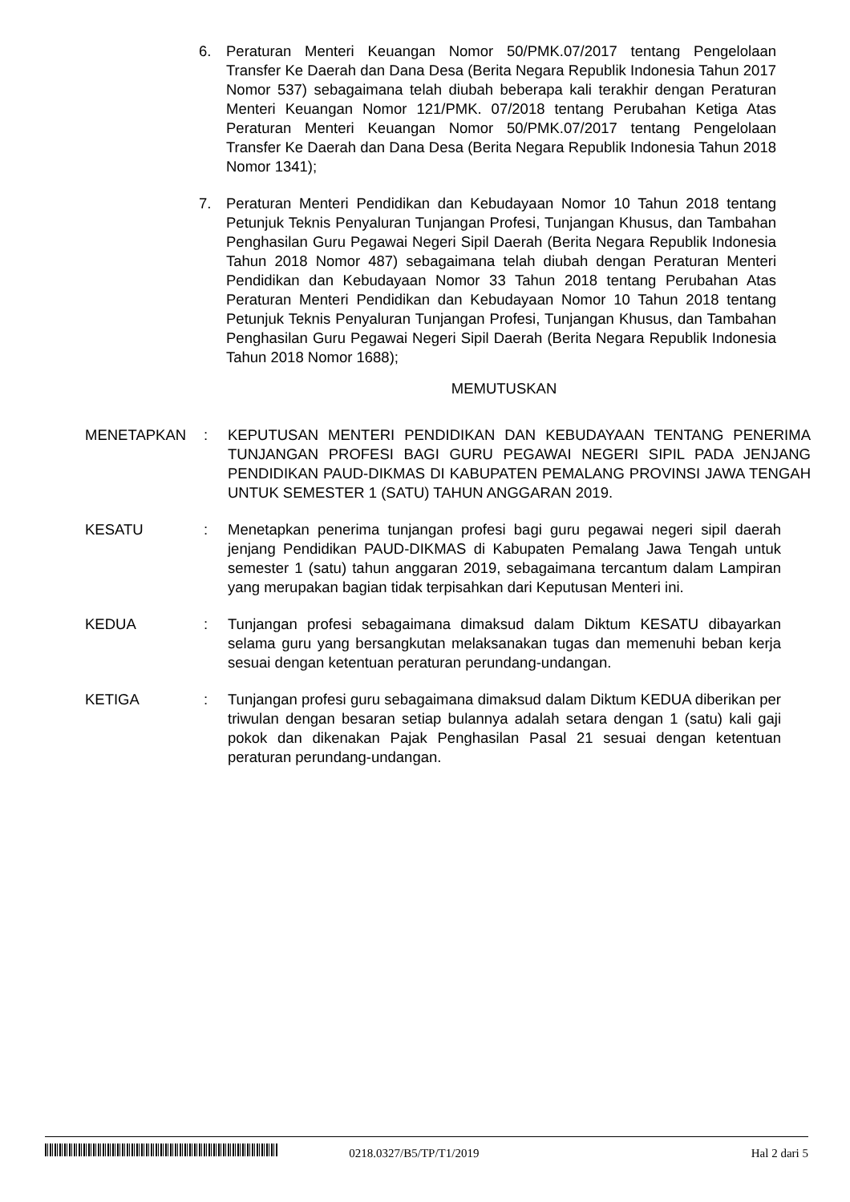6. Peraturan Menteri Keuangan Nomor 50/PMK.07/2017 tentang Pengelolaan Transfer Ke Daerah dan Dana Desa (Berita Negara Republik Indonesia Tahun 2017 Nomor 537) sebagaimana telah diubah beberapa kali terakhir dengan Peraturan Menteri Keuangan Nomor 121/PMK. 07/2018 tentang Perubahan Ketiga Atas Peraturan Menteri Keuangan Nomor 50/PMK.07/2017 tentang Pengelolaan Transfer Ke Daerah dan Dana Desa (Berita Negara Republik Indonesia Tahun 2018 Nomor 1341);
7. Peraturan Menteri Pendidikan dan Kebudayaan Nomor 10 Tahun 2018 tentang Petunjuk Teknis Penyaluran Tunjangan Profesi, Tunjangan Khusus, dan Tambahan Penghasilan Guru Pegawai Negeri Sipil Daerah (Berita Negara Republik Indonesia Tahun 2018 Nomor 487) sebagaimana telah diubah dengan Peraturan Menteri Pendidikan dan Kebudayaan Nomor 33 Tahun 2018 tentang Perubahan Atas Peraturan Menteri Pendidikan dan Kebudayaan Nomor 10 Tahun 2018 tentang Petunjuk Teknis Penyaluran Tunjangan Profesi, Tunjangan Khusus, dan Tambahan Penghasilan Guru Pegawai Negeri Sipil Daerah (Berita Negara Republik Indonesia Tahun 2018 Nomor 1688);
MEMUTUSKAN
MENETAPKAN : KEPUTUSAN MENTERI PENDIDIKAN DAN KEBUDAYAAN TENTANG PENERIMA TUNJANGAN PROFESI BAGI GURU PEGAWAI NEGERI SIPIL PADA JENJANG PENDIDIKAN PAUD-DIKMAS DI KABUPATEN PEMALANG PROVINSI JAWA TENGAH UNTUK SEMESTER 1 (SATU) TAHUN ANGGARAN 2019.
KESATU : Menetapkan penerima tunjangan profesi bagi guru pegawai negeri sipil daerah jenjang Pendidikan PAUD-DIKMAS di Kabupaten Pemalang Jawa Tengah untuk semester 1 (satu) tahun anggaran 2019, sebagaimana tercantum dalam Lampiran yang merupakan bagian tidak terpisahkan dari Keputusan Menteri ini.
KEDUA : Tunjangan profesi sebagaimana dimaksud dalam Diktum KESATU dibayarkan selama guru yang bersangkutan melaksanakan tugas dan memenuhi beban kerja sesuai dengan ketentuan peraturan perundang-undangan.
KETIGA : Tunjangan profesi guru sebagaimana dimaksud dalam Diktum KEDUA diberikan per triwulan dengan besaran setiap bulannya adalah setara dengan 1 (satu) kali gaji pokok dan dikenakan Pajak Penghasilan Pasal 21 sesuai dengan ketentuan peraturan perundang-undangan.
0218.0327/B5/TP/T1/2019 Hal 2 dari 5